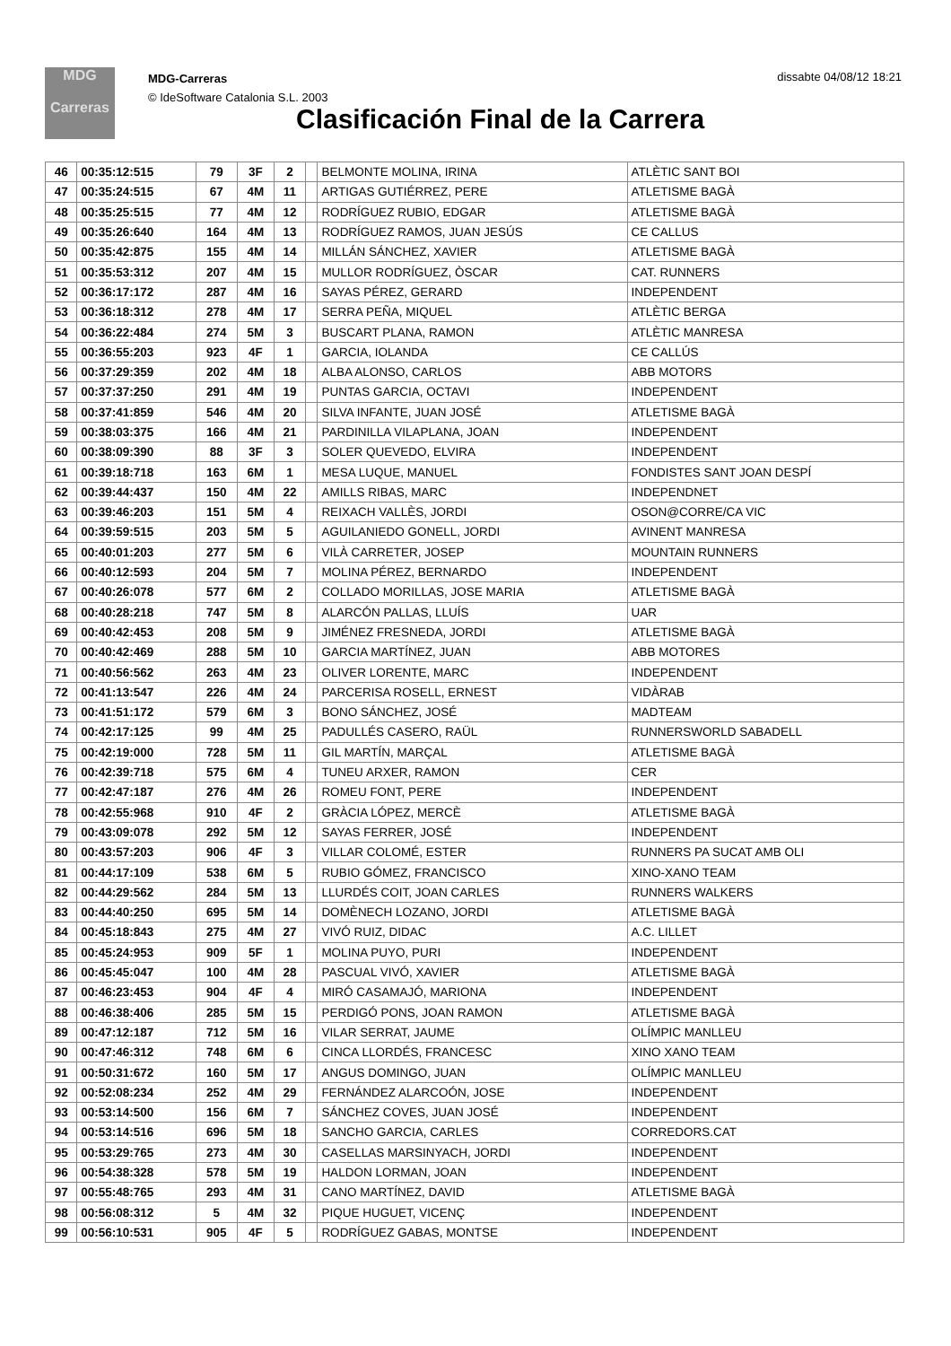MDG
Carreras
MDG-Carreras
© IdeSoftware Catalonia S.L. 2003
dissabte 04/08/12 18:21
Clasificación Final de la Carrera
| 46 | 00:35:12:515 | 79 | 3F | 2 | | BELMONTE MOLINA, IRINA | ATLÈTIC SANT BOI |
| 47 | 00:35:24:515 | 67 | 4M | 11 | | ARTIGAS GUTIÉRREZ, PERE | ATLETISME BAGÀ |
| 48 | 00:35:25:515 | 77 | 4M | 12 | | RODRÍGUEZ RUBIO, EDGAR | ATLETISME BAGÀ |
| 49 | 00:35:26:640 | 164 | 4M | 13 | | RODRÍGUEZ RAMOS, JUAN JESÚS | CE CALLUS |
| 50 | 00:35:42:875 | 155 | 4M | 14 | | MILLÁN SÁNCHEZ, XAVIER | ATLETISME BAGÀ |
| 51 | 00:35:53:312 | 207 | 4M | 15 | | MULLOR RODRÍGUEZ, ÒSCAR | CAT. RUNNERS |
| 52 | 00:36:17:172 | 287 | 4M | 16 | | SAYAS PÉREZ, GERARD | INDEPENDENT |
| 53 | 00:36:18:312 | 278 | 4M | 17 | | SERRA PEÑA, MIQUEL | ATLÈTIC BERGA |
| 54 | 00:36:22:484 | 274 | 5M | 3 | | BUSCART PLANA, RAMON | ATLÈTIC MANRESA |
| 55 | 00:36:55:203 | 923 | 4F | 1 | | GARCIA, IOLANDA | CE CALLÚS |
| 56 | 00:37:29:359 | 202 | 4M | 18 | | ALBA ALONSO, CARLOS | ABB MOTORS |
| 57 | 00:37:37:250 | 291 | 4M | 19 | | PUNTAS GARCIA, OCTAVI | INDEPENDENT |
| 58 | 00:37:41:859 | 546 | 4M | 20 | | SILVA INFANTE, JUAN JOSÉ | ATLETISME BAGÀ |
| 59 | 00:38:03:375 | 166 | 4M | 21 | | PARDINILLA VILAPLANA, JOAN | INDEPENDENT |
| 60 | 00:38:09:390 | 88 | 3F | 3 | | SOLER QUEVEDO, ELVIRA | INDEPENDENT |
| 61 | 00:39:18:718 | 163 | 6M | 1 | | MESA LUQUE, MANUEL | FONDISTES SANT JOAN DESPÍ |
| 62 | 00:39:44:437 | 150 | 4M | 22 | | AMILLS RIBAS, MARC | INDEPENDNET |
| 63 | 00:39:46:203 | 151 | 5M | 4 | | REIXACH VALLÈS, JORDI | OSON@CORRE/CA VIC |
| 64 | 00:39:59:515 | 203 | 5M | 5 | | AGUILANIEDO GONELL, JORDI | AVINENT MANRESA |
| 65 | 00:40:01:203 | 277 | 5M | 6 | | VILÀ CARRETER, JOSEP | MOUNTAIN RUNNERS |
| 66 | 00:40:12:593 | 204 | 5M | 7 | | MOLINA PÉREZ, BERNARDO | INDEPENDENT |
| 67 | 00:40:26:078 | 577 | 6M | 2 | | COLLADO MORILLAS, JOSE MARIA | ATLETISME BAGÀ |
| 68 | 00:40:28:218 | 747 | 5M | 8 | | ALARCÓN PALLAS, LLUÍS | UAR |
| 69 | 00:40:42:453 | 208 | 5M | 9 | | JIMÉNEZ FRESNEDA, JORDI | ATLETISME BAGÀ |
| 70 | 00:40:42:469 | 288 | 5M | 10 | | GARCIA MARTÍNEZ, JUAN | ABB MOTORES |
| 71 | 00:40:56:562 | 263 | 4M | 23 | | OLIVER LORENTE, MARC | INDEPENDENT |
| 72 | 00:41:13:547 | 226 | 4M | 24 | | PARCERISA ROSELL, ERNEST | VIDÀRAB |
| 73 | 00:41:51:172 | 579 | 6M | 3 | | BONO SÁNCHEZ, JOSÉ | MADTEAM |
| 74 | 00:42:17:125 | 99 | 4M | 25 | | PADULLÉS CASERO, RAÜL | RUNNERSWORLD SABADELL |
| 75 | 00:42:19:000 | 728 | 5M | 11 | | GIL MARTÍN, MARÇAL | ATLETISME BAGÀ |
| 76 | 00:42:39:718 | 575 | 6M | 4 | | TUNEU ARXER, RAMON | CER |
| 77 | 00:42:47:187 | 276 | 4M | 26 | | ROMEU FONT, PERE | INDEPENDENT |
| 78 | 00:42:55:968 | 910 | 4F | 2 | | GRÀCIA LÓPEZ, MERCÈ | ATLETISME BAGÀ |
| 79 | 00:43:09:078 | 292 | 5M | 12 | | SAYAS FERRER, JOSÉ | INDEPENDENT |
| 80 | 00:43:57:203 | 906 | 4F | 3 | | VILLAR COLOMÉ, ESTER | RUNNERS PA SUCAT AMB OLI |
| 81 | 00:44:17:109 | 538 | 6M | 5 | | RUBIO GÓMEZ, FRANCISCO | XINO-XANO TEAM |
| 82 | 00:44:29:562 | 284 | 5M | 13 | | LLURDÉS COIT, JOAN CARLES | RUNNERS WALKERS |
| 83 | 00:44:40:250 | 695 | 5M | 14 | | DOMÈNECH LOZANO, JORDI | ATLETISME BAGÀ |
| 84 | 00:45:18:843 | 275 | 4M | 27 | | VIVÓ RUIZ, DIDAC | A.C. LILLET |
| 85 | 00:45:24:953 | 909 | 5F | 1 | | MOLINA PUYO, PURI | INDEPENDENT |
| 86 | 00:45:45:047 | 100 | 4M | 28 | | PASCUAL VIVÓ, XAVIER | ATLETISME BAGÀ |
| 87 | 00:46:23:453 | 904 | 4F | 4 | | MIRÓ CASAMAJÓ, MARIONA | INDEPENDENT |
| 88 | 00:46:38:406 | 285 | 5M | 15 | | PERDIGÓ PONS, JOAN RAMON | ATLETISME BAGÀ |
| 89 | 00:47:12:187 | 712 | 5M | 16 | | VILAR SERRAT, JAUME | OLÍMPIC MANLLEU |
| 90 | 00:47:46:312 | 748 | 6M | 6 | | CINCA LLORDÉS, FRANCESC | XINO XANO TEAM |
| 91 | 00:50:31:672 | 160 | 5M | 17 | | ANGUS DOMINGO, JUAN | OLÍMPIC MANLLEU |
| 92 | 00:52:08:234 | 252 | 4M | 29 | | FERNÁNDEZ ALARCOÓN, JOSE | INDEPENDENT |
| 93 | 00:53:14:500 | 156 | 6M | 7 | | SÁNCHEZ COVES, JUAN JOSÉ | INDEPENDENT |
| 94 | 00:53:14:516 | 696 | 5M | 18 | | SANCHO GARCIA, CARLES | CORREDORS.CAT |
| 95 | 00:53:29:765 | 273 | 4M | 30 | | CASELLAS MARSINYACH, JORDI | INDEPENDENT |
| 96 | 00:54:38:328 | 578 | 5M | 19 | | HALDON LORMAN, JOAN | INDEPENDENT |
| 97 | 00:55:48:765 | 293 | 4M | 31 | | CANO MARTÍNEZ, DAVID | ATLETISME BAGÀ |
| 98 | 00:56:08:312 | 5 | 4M | 32 | | PIQUE HUGUET, VICENÇ | INDEPENDENT |
| 99 | 00:56:10:531 | 905 | 4F | 5 | | RODRÍGUEZ GABAS, MONTSE | INDEPENDENT |